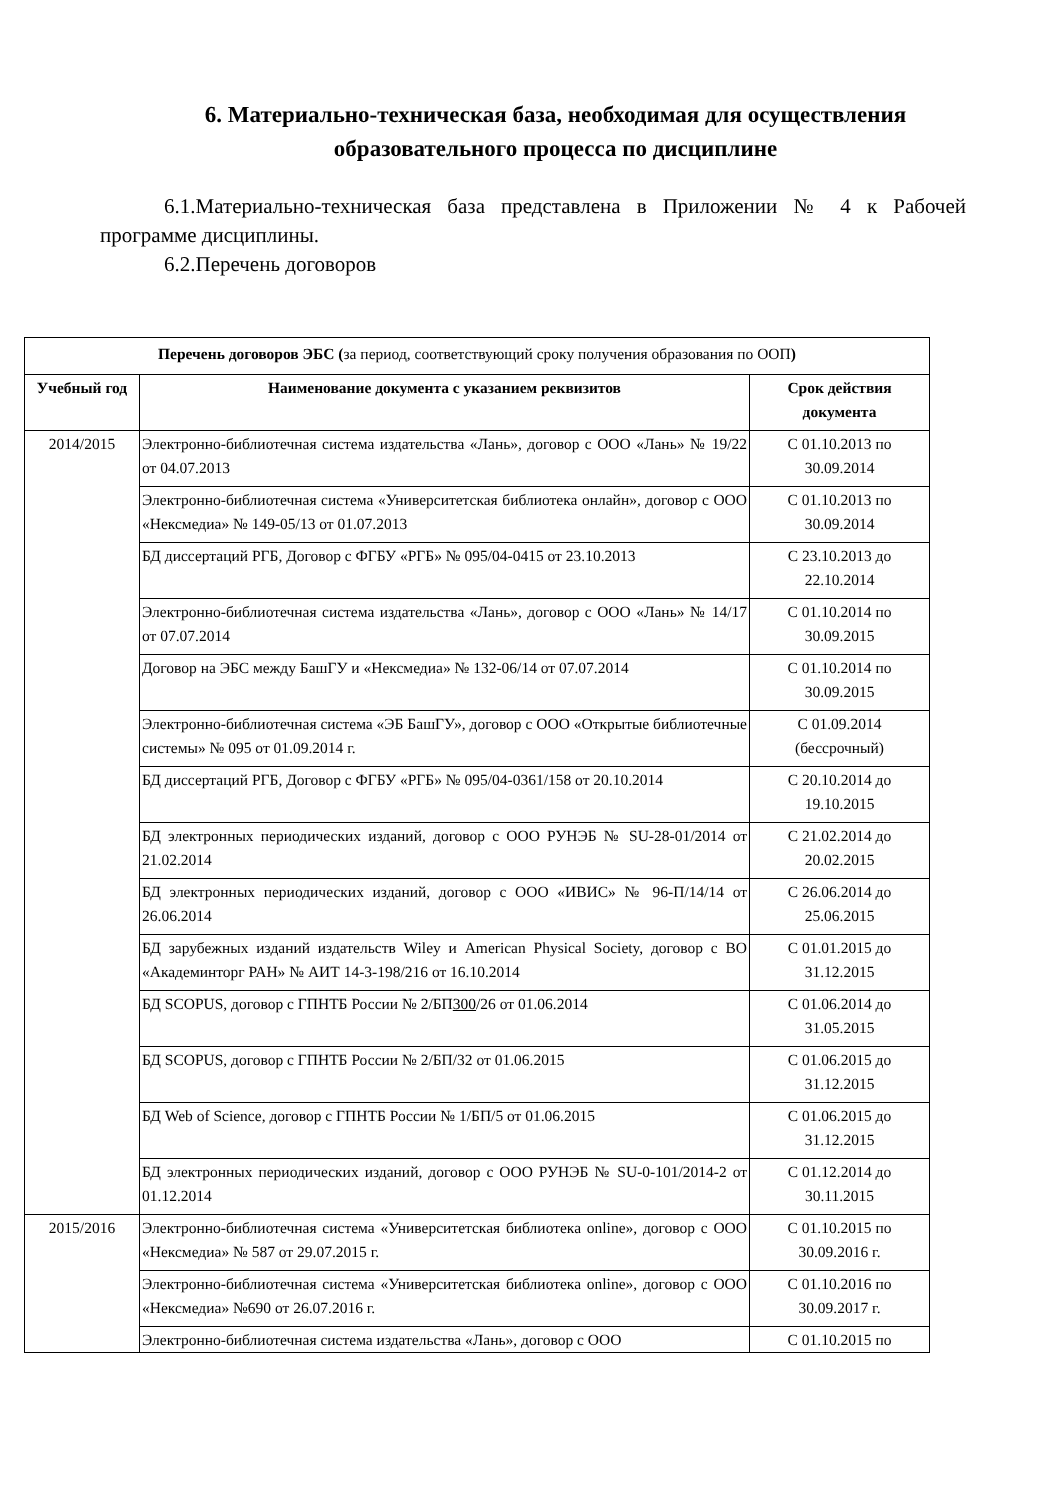6. Материально-техническая база, необходимая для осуществления образовательного процесса по дисциплине
6.1.Материально-техническая база представлена в Приложении № 4 к Рабочей программе дисциплины.
6.2.Перечень договоров
| Перечень договоров ЭБС ( за период, соответствующий сроку получения образования по ООП ) | | |
| Учебный год | Наименование документа с указанием реквизитов | Срок действия документа |
| 2014/2015 | Электронно-библиотечная система издательства «Лань», договор с ООО «Лань» № 19/22 от 04.07.2013 | С 01.10.2013 по 30.09.2014 |
| | Электронно-библиотечная система «Университетская библиотека онлайн», договор с ООО «Нексмедиа» № 149-05/13 от 01.07.2013 | С 01.10.2013 по 30.09.2014 |
| | БД диссертаций РГБ, Договор с ФГБУ «РГБ» № 095/04-0415 от 23.10.2013 | С 23.10.2013 до 22.10.2014 |
| | Электронно-библиотечная система издательства «Лань», договор с ООО «Лань» № 14/17 от 07.07.2014 | С 01.10.2014 по 30.09.2015 |
| | Договор на ЭБС между БашГУ и «Нексмедиа» № 132-06/14 от 07.07.2014 | С 01.10.2014 по 30.09.2015 |
| | Электронно-библиотечная система «ЭБ БашГУ», договор с ООО «Открытые библиотечные системы» № 095 от 01.09.2014 г. | С 01.09.2014 (бессрочный) |
| | БД диссертаций РГБ, Договор с ФГБУ «РГБ» № 095/04-0361/158 от 20.10.2014 | С 20.10.2014 до 19.10.2015 |
| | БД электронных периодических изданий, договор с ООО РУНЭБ № SU-28-01/2014 от 21.02.2014 | С 21.02.2014 до 20.02.2015 |
| | БД электронных периодических изданий, договор с ООО «ИВИС» № 96-П/14/14 от 26.06.2014 | С 26.06.2014 до 25.06.2015 |
| | БД зарубежных изданий издательств Wiley и American Physical Society, договор с ВО «Академинторг РАН» № АИТ 14-3-198/216 от 16.10.2014 | С 01.01.2015 до 31.12.2015 |
| | БД SCOPUS, договор с ГПНТБ России № 2/БП 300 /26 от 01.06.2014 | С 01.06.2014 до 31.05.2015 |
| | БД SCOPUS, договор с ГПНТБ России № 2/БП/32 от 01.06.2015 | С 01.06.2015 до 31.12.2015 |
| | БД Web of Science, договор с ГПНТБ России № 1/БП/5 от 01.06.2015 | С 01.06.2015 до 31.12.2015 |
| | БД электронных периодических изданий, договор с ООО РУНЭБ № SU-0-101/2014-2 от 01.12.2014 | С 01.12.2014 до 30.11.2015 |
| 2015/2016 | Электронно-библиотечная система «Университетская библиотека online», договор с ООО «Нексмедиа» № 587 от 29.07.2015 г. | С 01.10.2015 по 30.09.2016 г. |
| | Электронно-библиотечная система «Университетская библиотека online», договор с ООО «Нексмедиа» №690 от 26.07.2016 г. | С 01.10.2016 по 30.09.2017 г. |
| | Электронно-библиотечная система издательства «Лань», договор с ООО | С 01.10.2015 по |